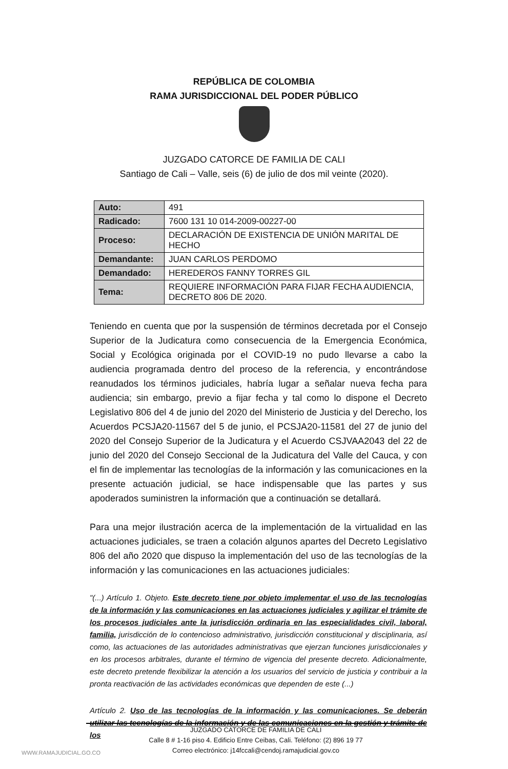REPÚBLICA DE COLOMBIA
RAMA JURISDICCIONAL DEL PODER PÚBLICO
JUZGADO CATORCE DE FAMILIA DE CALI
Santiago de Cali – Valle, seis (6) de julio de dos mil veinte (2020).
| Auto: | 491 |
| Radicado: | 7600 131 10 014-2009-00227-00 |
| Proceso: | DECLARACIÓN DE EXISTENCIA DE UNIÓN MARITAL DE HECHO |
| Demandante: | JUAN CARLOS PERDOMO |
| Demandado: | HEREDEROS FANNY TORRES GIL |
| Tema: | REQUIERE INFORMACIÓN PARA FIJAR FECHA AUDIENCIA, DECRETO 806 DE 2020. |
Teniendo en cuenta que por la suspensión de términos decretada por el Consejo Superior de la Judicatura como consecuencia de la Emergencia Económica, Social y Ecológica originada por el COVID-19 no pudo llevarse a cabo la audiencia programada dentro del proceso de la referencia, y encontrándose reanudados los términos judiciales, habría lugar a señalar nueva fecha para audiencia; sin embargo, previo a fijar fecha y tal como lo dispone el Decreto Legislativo 806 del 4 de junio del 2020 del Ministerio de Justicia y del Derecho, los Acuerdos PCSJA20-11567 del 5 de junio, el PCSJA20-11581 del 27 de junio del 2020 del Consejo Superior de la Judicatura y el Acuerdo CSJVAA2043 del 22 de junio del 2020 del Consejo Seccional de la Judicatura del Valle del Cauca, y con el fin de implementar las tecnologías de la información y las comunicaciones en la presente actuación judicial, se hace indispensable que las partes y sus apoderados suministren la información que a continuación se detallará.
Para una mejor ilustración acerca de la implementación de la virtualidad en las actuaciones judiciales, se traen a colación algunos apartes del Decreto Legislativo 806 del año 2020 que dispuso la implementación del uso de las tecnologías de la información y las comunicaciones en las actuaciones judiciales:
"(...) Artículo 1. Objeto. Este decreto tiene por objeto implementar el uso de las tecnologías de la información y las comunicaciones en las actuaciones judiciales y agilizar el trámite de los procesos judiciales ante la jurisdicción ordinaria en las especialidades civil, laboral, familia, jurisdicción de lo contencioso administrativo, jurisdicción constitucional y disciplinaria, así como, las actuaciones de las autoridades administrativas que ejerzan funciones jurisdiccionales y en los procesos arbitrales, durante el término de vigencia del presente decreto. Adicionalmente, este decreto pretende flexibilizar la atención a los usuarios del servicio de justicia y contribuir a la pronta reactivación de las actividades económicas que dependen de este (...)
Artículo 2. Uso de las tecnologías de la información y las comunicaciones. Se deberán utilizar las tecnologías de la información y de las comunicaciones en la gestión y trámite de los
JUZGADO CATORCE DE FAMILIA DE CALI
Calle 8 # 1-16 piso 4. Edificio Entre Ceibas, Cali. Teléfono: (2) 896 19 77
Correo electrónico: j14fccali@cendoj.ramajudicial.gov.co
WWW.RAMAJUDICIAL.GO.CO